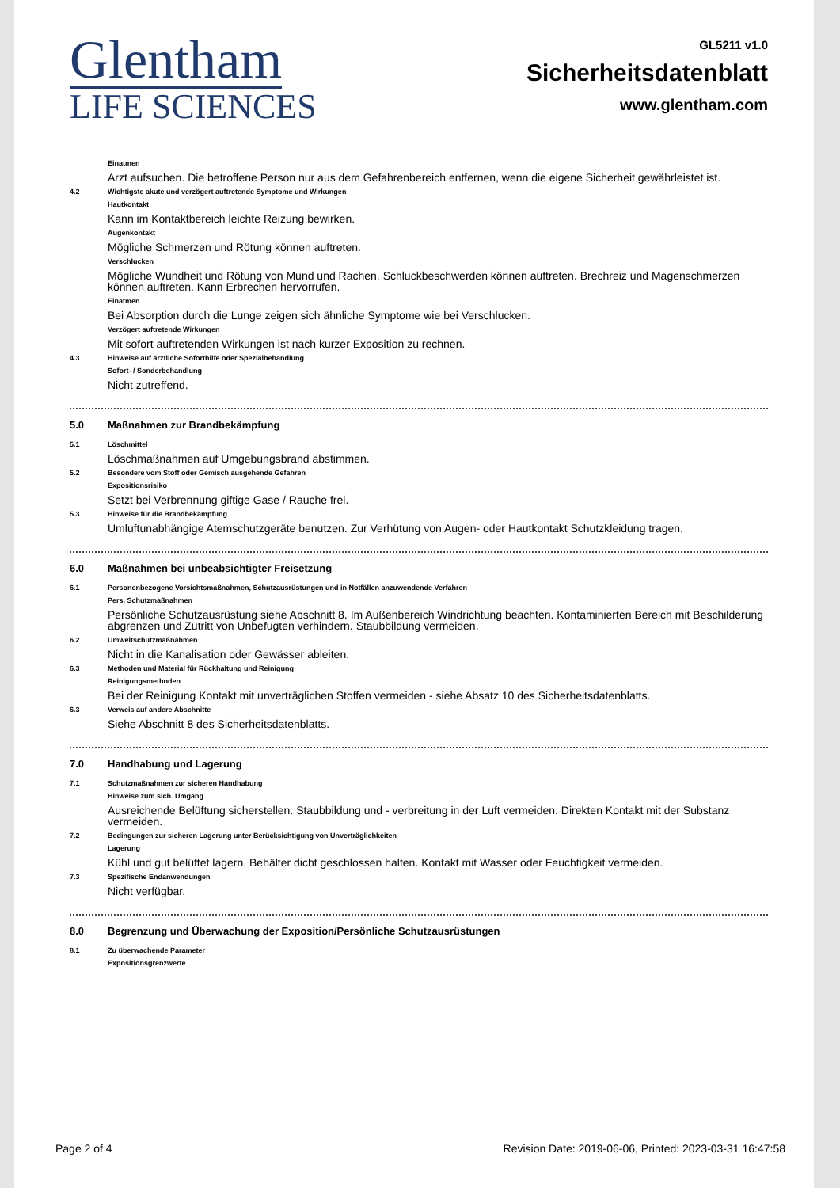Glentham
LIFE SCIENCES
GL5211 v1.0
Sicherheitsdatenblatt
www.glentham.com
Einatmen
Arzt aufsuchen. Die betroffene Person nur aus dem Gefahrenbereich entfernen, wenn die eigene Sicherheit gewährleistet ist.
4.2 Wichtigste akute und verzögert auftretende Symptome und Wirkungen
Hautkontakt
Kann im Kontaktbereich leichte Reizung bewirken.
Augenkontakt
Mögliche Schmerzen und Rötung können auftreten.
Verschlucken
Mögliche Wundheit und Rötung von Mund und Rachen. Schluckbeschwerden können auftreten. Brechreiz und Magenschmerzen können auftreten. Kann Erbrechen hervorrufen.
Einatmen
Bei Absorption durch die Lunge zeigen sich ähnliche Symptome wie bei Verschlucken.
Verzögert auftretende Wirkungen
Mit sofort auftretenden Wirkungen ist nach kurzer Exposition zu rechnen.
4.3 Hinweise auf ärztliche Soforthilfe oder Spezialbehandlung
Sofort- / Sonderbehandlung
Nicht zutreffend.
5.0 Maßnahmen zur Brandbekämpfung
5.1 Löschmittel
Löschmaßnahmen auf Umgebungsbrand abstimmen.
5.2 Besondere vom Stoff oder Gemisch ausgehende Gefahren
Expositionsrisiko
Setzt bei Verbrennung giftige Gase / Rauche frei.
5.3 Hinweise für die Brandbekämpfung
Umluftunabhängige Atemschutzgeräte benutzen. Zur Verhütung von Augen- oder Hautkontakt Schutzkleidung tragen.
6.0 Maßnahmen bei unbeabsichtigter Freisetzung
6.1 Personenbezogene Vorsichtsmaßnahmen, Schutzausrüstungen und in Notfällen anzuwendende Verfahren
Pers. Schutzmaßnahmen
Persönliche Schutzausrüstung siehe Abschnitt 8. Im Außenbereich Windrichtung beachten. Kontaminierten Bereich mit Beschilderung abgrenzen und Zutritt von Unbefugten verhindern. Staubbildung vermeiden.
6.2 Umweltschutzmaßnahmen
Nicht in die Kanalisation oder Gewässer ableiten.
6.3 Methoden und Material für Rückhaltung und Reinigung
Reinigungsmethoden
Bei der Reinigung Kontakt mit unverträglichen Stoffen vermeiden - siehe Absatz 10 des Sicherheitsdatenblatts.
6.3 Verweis auf andere Abschnitte
Siehe Abschnitt 8 des Sicherheitsdatenblatts.
7.0 Handhabung und Lagerung
7.1 Schutzmaßnahmen zur sicheren Handhabung
Hinweise zum sich. Umgang
Ausreichende Belüftung sicherstellen. Staubbildung und - verbreitung in der Luft vermeiden. Direkten Kontakt mit der Substanz vermeiden.
7.2 Bedingungen zur sicheren Lagerung unter Berücksichtigung von Unverträglichkeiten
Lagerung
Kühl und gut belüftet lagern. Behälter dicht geschlossen halten. Kontakt mit Wasser oder Feuchtigkeit vermeiden.
7.3 Spezifische Endanwendungen
Nicht verfügbar.
8.0 Begrenzung und Überwachung der Exposition/Persönliche Schutzausrüstungen
8.1 Zu überwachende Parameter
Expositionsgrenzwerte
Page 2 of 4 Revision Date: 2019-06-06, Printed: 2023-03-31 16:47:58